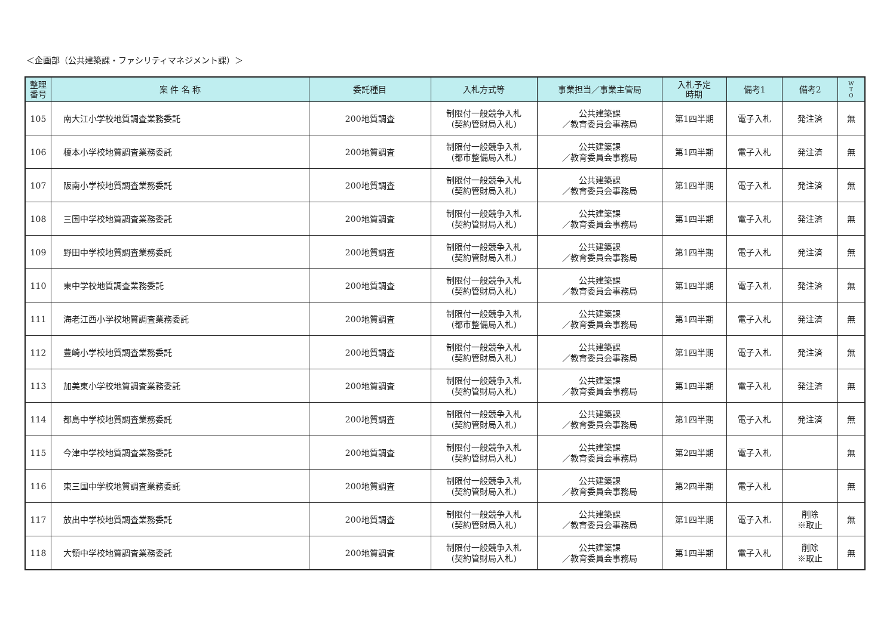＜企画部（公共建築課・ファシリティマネジメント課）＞
| 整理 番号 | 案 件 名 称 | 委託種目 | 入札方式等 | 事業担当／事業主管局 | 入札予定 時期 | 備考1 | 備考2 | W T O |
| --- | --- | --- | --- | --- | --- | --- | --- | --- |
| 105 | 南大江小学校地質調査業務委託 | 200地質調査 | 制限付一般競争入札 (契約管財局入札) | 公共建築課 ／教育委員会事務局 | 第1四半期 | 電子入札 | 発注済 | 無 |
| 106 | 榎本小学校地質調査業務委託 | 200地質調査 | 制限付一般競争入札 (都市整備局入札) | 公共建築課 ／教育委員会事務局 | 第1四半期 | 電子入札 | 発注済 | 無 |
| 107 | 阪南小学校地質調査業務委託 | 200地質調査 | 制限付一般競争入札 (契約管財局入札) | 公共建築課 ／教育委員会事務局 | 第1四半期 | 電子入札 | 発注済 | 無 |
| 108 | 三国中学校地質調査業務委託 | 200地質調査 | 制限付一般競争入札 (契約管財局入札) | 公共建築課 ／教育委員会事務局 | 第1四半期 | 電子入札 | 発注済 | 無 |
| 109 | 野田中学校地質調査業務委託 | 200地質調査 | 制限付一般競争入札 (契約管財局入札) | 公共建築課 ／教育委員会事務局 | 第1四半期 | 電子入札 | 発注済 | 無 |
| 110 | 東中学校地質調査業務委託 | 200地質調査 | 制限付一般競争入札 (契約管財局入札) | 公共建築課 ／教育委員会事務局 | 第1四半期 | 電子入札 | 発注済 | 無 |
| 111 | 海老江西小学校地質調査業務委託 | 200地質調査 | 制限付一般競争入札 (都市整備局入札) | 公共建築課 ／教育委員会事務局 | 第1四半期 | 電子入札 | 発注済 | 無 |
| 112 | 豊崎小学校地質調査業務委託 | 200地質調査 | 制限付一般競争入札 (契約管財局入札) | 公共建築課 ／教育委員会事務局 | 第1四半期 | 電子入札 | 発注済 | 無 |
| 113 | 加美東小学校地質調査業務委託 | 200地質調査 | 制限付一般競争入札 (契約管財局入札) | 公共建築課 ／教育委員会事務局 | 第1四半期 | 電子入札 | 発注済 | 無 |
| 114 | 都島中学校地質調査業務委託 | 200地質調査 | 制限付一般競争入札 (契約管財局入札) | 公共建築課 ／教育委員会事務局 | 第1四半期 | 電子入札 | 発注済 | 無 |
| 115 | 今津中学校地質調査業務委託 | 200地質調査 | 制限付一般競争入札 (契約管財局入札) | 公共建築課 ／教育委員会事務局 | 第2四半期 | 電子入札 | | 無 |
| 116 | 東三国中学校地質調査業務委託 | 200地質調査 | 制限付一般競争入札 (契約管財局入札) | 公共建築課 ／教育委員会事務局 | 第2四半期 | 電子入札 | | 無 |
| 117 | 放出中学校地質調査業務委託 | 200地質調査 | 制限付一般競争入札 (契約管財局入札) | 公共建築課 ／教育委員会事務局 | 第1四半期 | 電子入札 | 削除 ※取止 | 無 |
| 118 | 大領中学校地質調査業務委託 | 200地質調査 | 制限付一般競争入札 (契約管財局入札) | 公共建築課 ／教育委員会事務局 | 第1四半期 | 電子入札 | 削除 ※取止 | 無 |